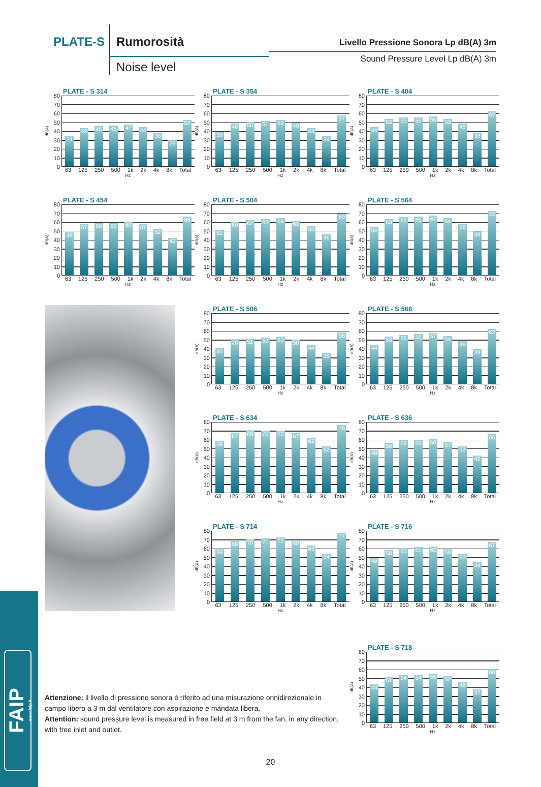PLATE-S Rumorosità
Noise level
Livello Pressione Sonora Lp dB(A) 3m
Sound Pressure Level Lp dB(A) 3m
PLATE - S 314
dB(A)
80
70
60
50
40
30
20
10
0
34
43
45
46
47
44
38
29
52
63 125 250 500 1k 2k 4k 8k Total
Hz
PLATE - S 354
dB(A)
80
70
60
50
40
30
20
10
0
39
48
50
51
52
49
43
34
57
63 125 250 500 1k 2k 4k 8k Total
Hz
PLATE - S 404
dB(A)
80
70
60
50
40
30
20
10
0
44
53
55
55
56
53
48
38
62
63 125 250 500 1k 2k 4k 8k Total
Hz
PLATE - S 454
dB(A)
80
70
60
50
40
30
20
10
0
48
57
59
59
60
57
52
42
66
63 125 250 500 1k 2k 4k 8k Total
Hz
PLATE - S 504
dB(A)
80
70
60
50
40
30
20
10
0
51
60
62
63
64
61
55
46
69
63 125 250 500 1k 2k 4k 8k Total
Hz
PLATE - S 564
dB(A)
80
70
60
50
40
30
20
10
0
54
63
65
66
67
64
58
49
72
63 125 250 500 1k 2k 4k 8k Total
Hz
PLATE - S 506
dB(A)
80
70
60
50
40
30
20
10
0
40
49
51
52
53
50
44
35
58
63 125 250 500 1k 2k 4k 8k Total
Hz
PLATE - S 566
dB(A)
80
70
60
50
40
30
20
10
0
44
53
55
56
57
54
48
39
62
63 125 250 500 1k 2k 4k 8k Total
Hz
PLATE - S 634
dB(A)
80
70
60
50
40
30
20
10
0
58
67
69
70
70
67
62
52
76
63 125 250 500 1k 2k 4k 8k Total
Hz
PLATE - S 636
dB(A)
80
70
60
50
40
30
20
10
0
48
56
59
59
60
57
52
42
66
63 125 250 500 1k 2k 4k 8k Total
Hz
PLATE - S 714
dB(A)
80
70
60
50
40
30
20
10
0
59
68
70
71
72
69
63
54
77
63 125 250 500 1k 2k 4k 8k Total
Hz
PLATE - S 716
dB(A)
80
70
60
50
40
30
20
10
0
49
58
60
61
62
59
53
44
67
63 125 250 500 1k 2k 4k 8k Total
Hz
Attenzione: il livello di pressione sonora è riferito ad una misurazione onnidirezionale in campo libero a 3 m dal ventilatore con aspirazione e mandata libera.
Attention: sound pressure level is measured in free field at 3 m from the fan, in any direction, with free inlet and outlet.
PLATE - S 718
dB(A)
80
70
60
50
40
30
20
10
0
43
51
54
54
55
52
46
37
60
63 125 250 500 1k 2k 4k 8k Total
Hz
20
FAIP
www.faip.it